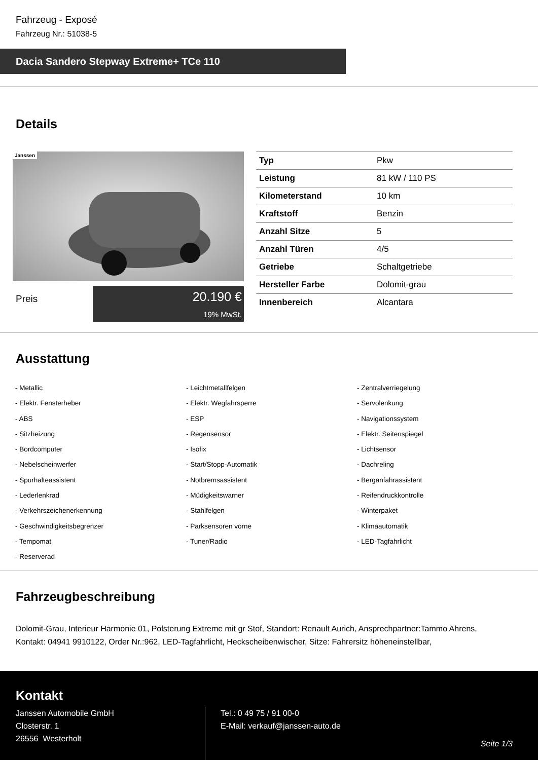Fahrzeug - Exposé
Fahrzeug Nr.: 51038-5
Dacia Sandero Stepway Extreme+ TCe 110
Details
Janssen
Preis
20.190 €
19% MwSt.
| Typ | Pkw |
| Leistung | 81 kW / 110 PS |
| Kilometerstand | 10 km |
| Kraftstoff | Benzin |
| Anzahl Sitze | 5 |
| Anzahl Türen | 4/5 |
| Getriebe | Schaltgetriebe |
| Hersteller Farbe | Dolomit-grau |
| Innenbereich | Alcantara |
Ausstattung
| - Metallic | - Leichtmetallfelgen | - Zentralverriegelung |
| - Elektr. Fensterheber | - Elektr. Wegfahrsperre | - Servolenkung |
| - ABS | - ESP | - Navigationssystem |
| - Sitzheizung | - Regensensor | - Elektr. Seitenspiegel |
| - Bordcomputer | - Isofix | - Lichtsensor |
| - Nebelscheinwerfer | - Start/Stopp-Automatik | - Dachreling |
| - Spurhalteassistent | - Notbremsassistent | - Berganfahrassistent |
| - Lederlenkrad | - Müdigkeitswarner | - Reifendruckkontrolle |
| - Verkehrszeichenerkennung | - Stahlfelgen | - Winterpaket |
| - Geschwindigkeitsbegrenzer | - Parksensoren vorne | - Klimaautomatik |
| - Tempomat | - Tuner/Radio | - LED-Tagfahrlicht |
| - Reserverad | | |
Fahrzeugbeschreibung
Dolomit-Grau, Interieur Harmonie 01, Polsterung Extreme mit gr Stof, Standort: Renault Aurich, Ansprechpartner:Tammo Ahrens, Kontakt: 04941 9910122, Order Nr.:962, LED-Tagfahrlicht, Heckscheibenwischer, Sitze: Fahrersitz höheneinstellbar,
Kontakt
Janssen Automobile GmbH
Closterstr. 1
26556 Westerholt
Tel.: 0 49 75 / 91 00-0
E-Mail: verkauf@janssen-auto.de
Seite 1/3